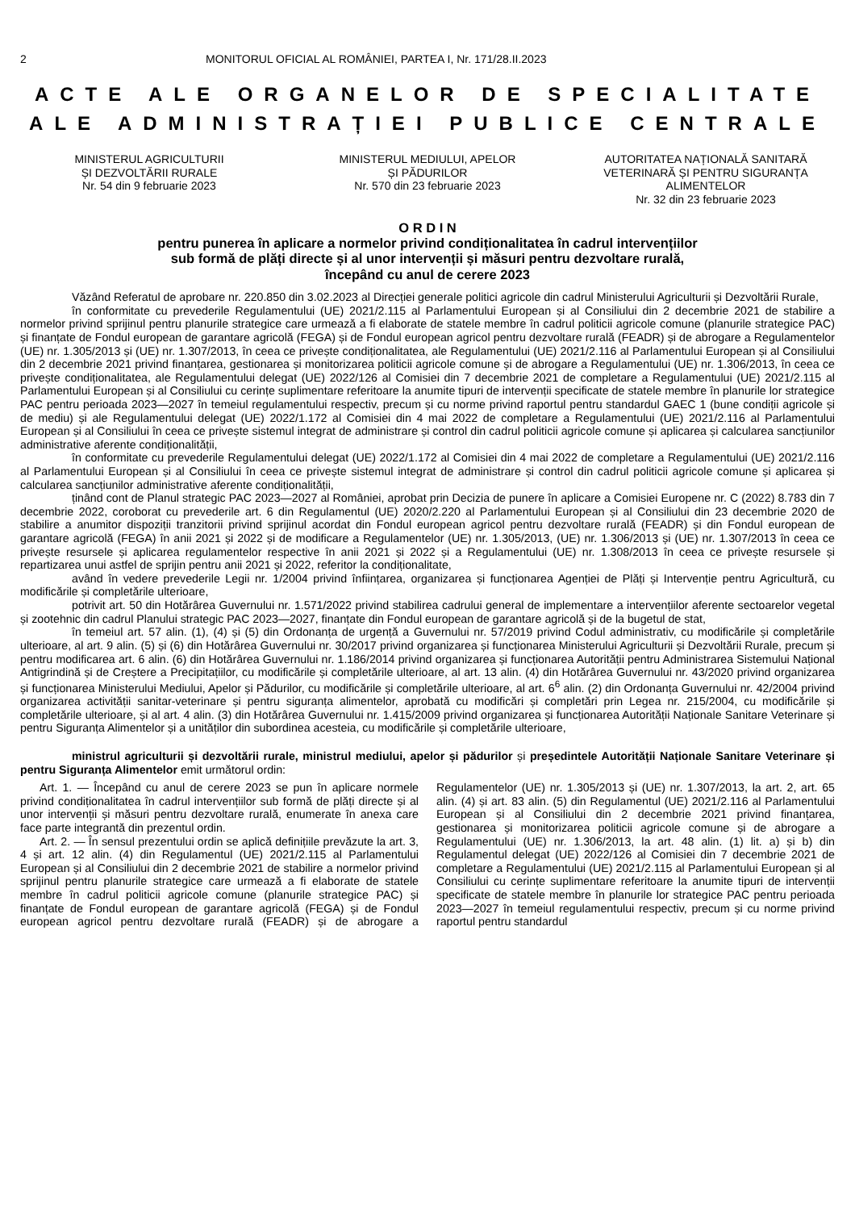2 MONITORUL OFICIAL AL ROMÂNIEI, PARTEA I, Nr. 171/28.II.2023
ACTE ALE ORGANELOR DE SPECIALITATE
ALE ADMINISTRAȚIEI PUBLICE CENTRALE
MINISTERUL AGRICULTURII
ȘI DEZVOLTĂRII RURALE
Nr. 54 din 9 februarie 2023
MINISTERUL MEDIULUI, APELOR
ȘI PĂDURILOR
Nr. 570 din 23 februarie 2023
AUTORITATEA NAȚIONALĂ SANITARĂ VETERINARĂ ȘI PENTRU SIGURANȚA ALIMENTELOR
Nr. 32 din 23 februarie 2023
O R D I N
pentru punerea în aplicare a normelor privind condiționalitatea în cadrul intervențiilor
sub formă de plăți directe și al unor intervenții și măsuri pentru dezvoltare rurală,
începând cu anul de cerere 2023
Văzând Referatul de aprobare nr. 220.850 din 3.02.2023 al Direcției generale politici agricole din cadrul Ministerului Agriculturii și Dezvoltării Rurale,
în conformitate cu prevederile Regulamentului (UE) 2021/2.115 al Parlamentului European și al Consiliului din 2 decembrie 2021 de stabilire a normelor privind sprijinul pentru planurile strategice care urmează a fi elaborate de statele membre în cadrul politicii agricole comune (planurile strategice PAC) și finanțate de Fondul european de garantare agricolă (FEGA) și de Fondul european agricol pentru dezvoltare rurală (FEADR) și de abrogare a Regulamentelor (UE) nr. 1.305/2013 și (UE) nr. 1.307/2013, în ceea ce privește condiționalitatea, ale Regulamentului (UE) 2021/2.116 al Parlamentului European și al Consiliului din 2 decembrie 2021 privind finanțarea, gestionarea și monitorizarea politicii agricole comune și de abrogare a Regulamentului (UE) nr. 1.306/2013, în ceea ce privește condiționalitatea, ale Regulamentului delegat (UE) 2022/126 al Comisiei din 7 decembrie 2021 de completare a Regulamentului (UE) 2021/2.115 al Parlamentului European și al Consiliului cu cerințe suplimentare referitoare la anumite tipuri de intervenții specificate de statele membre în planurile lor strategice PAC pentru perioada 2023—2027 în temeiul regulamentului respectiv, precum și cu norme privind raportul pentru standardul GAEC 1 (bune condiții agricole și de mediu) și ale Regulamentului delegat (UE) 2022/1.172 al Comisiei din 4 mai 2022 de completare a Regulamentului (UE) 2021/2.116 al Parlamentului European și al Consiliului în ceea ce privește sistemul integrat de administrare și control din cadrul politicii agricole comune și aplicarea și calcularea sancțiunilor administrative aferente condiționalității,
în conformitate cu prevederile Regulamentului delegat (UE) 2022/1.172 al Comisiei din 4 mai 2022 de completare a Regulamentului (UE) 2021/2.116 al Parlamentului European și al Consiliului în ceea ce privește sistemul integrat de administrare și control din cadrul politicii agricole comune și aplicarea și calcularea sancțiunilor administrative aferente condiționalității,
ținând cont de Planul strategic PAC 2023—2027 al României, aprobat prin Decizia de punere în aplicare a Comisiei Europene nr. C (2022) 8.783 din 7 decembrie 2022, coroborat cu prevederile art. 6 din Regulamentul (UE) 2020/2.220 al Parlamentului European și al Consiliului din 23 decembrie 2020 de stabilire a anumitor dispoziții tranzitorii privind sprijinul acordat din Fondul european agricol pentru dezvoltare rurală (FEADR) și din Fondul european de garantare agricolă (FEGA) în anii 2021 și 2022 și de modificare a Regulamentelor (UE) nr. 1.305/2013, (UE) nr. 1.306/2013 și (UE) nr. 1.307/2013 în ceea ce privește resursele și aplicarea regulamentelor respective în anii 2021 și 2022 și a Regulamentului (UE) nr. 1.308/2013 în ceea ce privește resursele și repartizarea unui astfel de sprijin pentru anii 2021 și 2022, referitor la condiționalitate,
având în vedere prevederile Legii nr. 1/2004 privind înființarea, organizarea și funcționarea Agenției de Plăți și Intervenție pentru Agricultură, cu modificările și completările ulterioare,
potrivit art. 50 din Hotărârea Guvernului nr. 1.571/2022 privind stabilirea cadrului general de implementare a intervențiilor aferente sectoarelor vegetal și zootehnic din cadrul Planului strategic PAC 2023—2027, finanțate din Fondul european de garantare agricolă și de la bugetul de stat,
în temeiul art. 57 alin. (1), (4) și (5) din Ordonanța de urgență a Guvernului nr. 57/2019 privind Codul administrativ, cu modificările și completările ulterioare, al art. 9 alin. (5) și (6) din Hotărârea Guvernului nr. 30/2017 privind organizarea și funcționarea Ministerului Agriculturii și Dezvoltării Rurale, precum și pentru modificarea art. 6 alin. (6) din Hotărârea Guvernului nr. 1.186/2014 privind organizarea și funcționarea Autorității pentru Administrarea Sistemului Național Antigrindină și de Creștere a Precipitațiilor, cu modificările și completările ulterioare, al art. 13 alin. (4) din Hotărârea Guvernului nr. 43/2020 privind organizarea și funcționarea Ministerului Mediului, Apelor și Pădurilor, cu modificările și completările ulterioare, al art. 6<sup>6</sup> alin. (2) din Ordonanța Guvernului nr. 42/2004 privind organizarea activității sanitar-veterinare și pentru siguranța alimentelor, aprobată cu modificări și completări prin Legea nr. 215/2004, cu modificările și completările ulterioare, și al art. 4 alin. (3) din Hotărârea Guvernului nr. 1.415/2009 privind organizarea și funcționarea Autorității Naționale Sanitare Veterinare și pentru Siguranța Alimentelor și a unităților din subordinea acesteia, cu modificările și completările ulterioare,
ministrul agriculturii și dezvoltării rurale, ministrul mediului, apelor și pădurilor și președintele Autorității Naționale Sanitare Veterinare și pentru Siguranța Alimentelor emit următorul ordin:
Art. 1. — Începând cu anul de cerere 2023 se pun în aplicare normele privind condiționalitatea în cadrul intervențiilor sub formă de plăți directe și al unor intervenții și măsuri pentru dezvoltare rurală, enumerate în anexa care face parte integrantă din prezentul ordin.
Art. 2. — În sensul prezentului ordin se aplică definițiile prevăzute la art. 3, 4 și art. 12 alin. (4) din Regulamentul (UE) 2021/2.115 al Parlamentului European și al Consiliului din 2 decembrie 2021 de stabilire a normelor privind sprijinul pentru planurile strategice care urmează a fi elaborate de statele membre în cadrul politicii agricole comune (planurile strategice PAC) și finanțate de Fondul european de garantare agricolă (FEGA) și de Fondul european agricol pentru dezvoltare rurală (FEADR) și de abrogare a Regulamentelor (UE) nr. 1.305/2013 și (UE) nr. 1.307/2013, la art. 2, art. 65 alin. (4) și art. 83 alin. (5) din Regulamentul (UE) 2021/2.116 al Parlamentului European și al Consiliului din 2 decembrie 2021 privind finanțarea, gestionarea și monitorizarea politicii agricole comune și de abrogare a Regulamentului (UE) nr. 1.306/2013, la art. 48 alin. (1) lit. a) și b) din Regulamentul delegat (UE) 2022/126 al Comisiei din 7 decembrie 2021 de completare a Regulamentului (UE) 2021/2.115 al Parlamentului European și al Consiliului cu cerințe suplimentare referitoare la anumite tipuri de intervenții specificate de statele membre în planurile lor strategice PAC pentru perioada 2023—2027 în temeiul regulamentului respectiv, precum și cu norme privind raportul pentru standardul